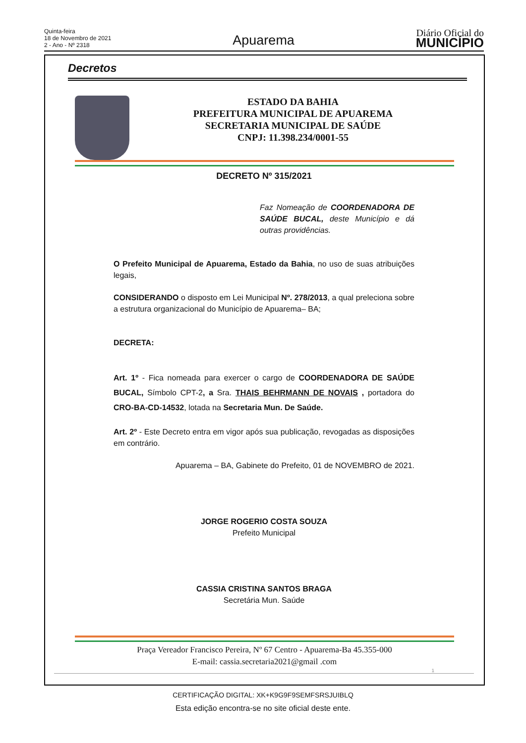Quinta-feira
18 de Novembro de 2021
2 - Ano - Nº 2318
Apuarema
Diário Oficial do
MUNICÍPIO
Decretos
ESTADO DA BAHIA
PREFEITURA MUNICIPAL DE APUAREMA
SECRETARIA MUNICIPAL DE SAÚDE
CNPJ: 11.398.234/0001-55
DECRETO Nº 315/2021
Faz Nomeação de COORDENADORA DE SAÚDE BUCAL, deste Município e dá outras providências.
O Prefeito Municipal de Apuarema, Estado da Bahia, no uso de suas atribuições legais,
CONSIDERANDO o disposto em Lei Municipal Nº. 278/2013, a qual preleciona sobre a estrutura organizacional do Município de Apuarema– BA;
DECRETA:
Art. 1º - Fica nomeada para exercer o cargo de COORDENADORA DE SAÚDE BUCAL, Símbolo CPT-2, a Sra. THAIS BEHRMANN DE NOVAIS , portadora do CRO-BA-CD-14532, lotada na Secretaria Mun. De Saúde.
Art. 2º - Este Decreto entra em vigor após sua publicação, revogadas as disposições em contrário.
Apuarema – BA, Gabinete do Prefeito, 01 de NOVEMBRO de 2021.
JORGE ROGERIO COSTA SOUZA
Prefeito Municipal
CASSIA CRISTINA SANTOS BRAGA
Secretária Mun. Saúde
Praça Vereador Francisco Pereira, Nº 67 Centro - Apuarema-Ba 45.355-000
E-mail: cassia.secretaria2021@gmail .com
1
CERTIFICAÇÃO DIGITAL: XK+K9G9F9SEMFSRSJUIBLQ
Esta edição encontra-se no site oficial deste ente.